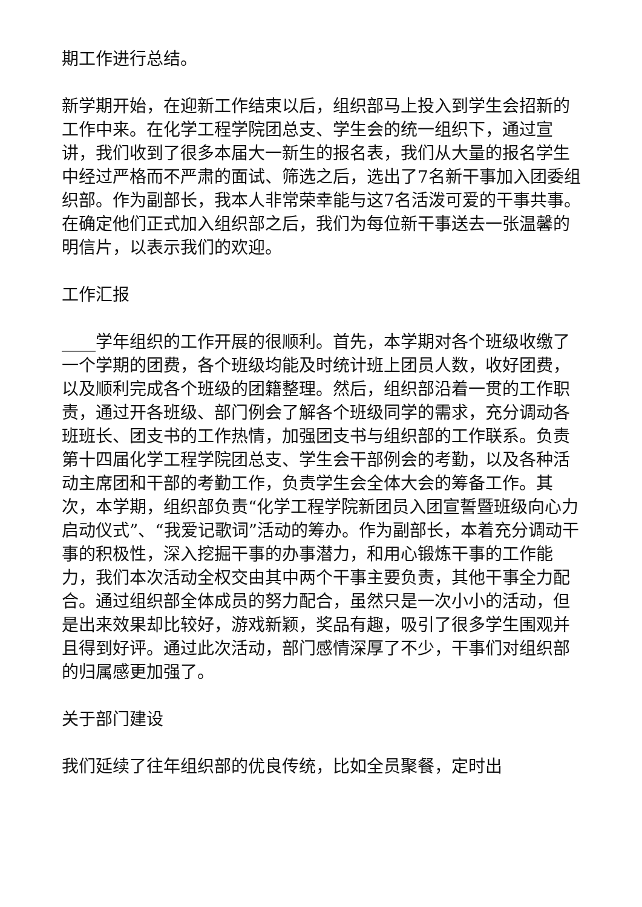期工作进行总结。
新学期开始，在迎新工作结束以后，组织部马上投入到学生会招新的工作中来。在化学工程学院团总支、学生会的统一组织下，通过宣讲，我们收到了很多本届大一新生的报名表，我们从大量的报名学生中经过严格而不严肃的面试、筛选之后，选出了7名新干事加入团委组织部。作为副部长，我本人非常荣幸能与这7名活泼可爱的干事共事。在确定他们正式加入组织部之后，我们为每位新干事送去一张温馨的明信片，以表示我们的欢迎。
工作汇报
____学年组织的工作开展的很顺利。首先，本学期对各个班级收缴了一个学期的团费，各个班级均能及时统计班上团员人数，收好团费，以及顺利完成各个班级的团籍整理。然后，组织部沿着一贯的工作职责，通过开各班级、部门例会了解各个班级同学的需求，充分调动各班班长、团支书的工作热情，加强团支书与组织部的工作联系。负责第十四届化学工程学院团总支、学生会干部例会的考勤，以及各种活动主席团和干部的考勤工作，负责学生会全体大会的筹备工作。其次，本学期，组织部负责“化学工程学院新团员入团宣誓暨班级向心力启动仪式”、“我爱记歌词”活动的筹办。作为副部长，本着充分调动干事的积极性，深入挖掘干事的办事潜力，和用心锻炼干事的工作能力，我们本次活动全权交由其中两个干事主要负责，其他干事全力配合。通过组织部全体成员的努力配合，虽然只是一次小小的活动，但是出来效果却比较好，游戏新颖，奖品有趣，吸引了很多学生围观并且得到好评。通过此次活动，部门感情深厚了不少，干事们对组织部的归属感更加强了。
关于部门建设
我们延续了往年组织部的优良传统，比如全员聚餐，定时出